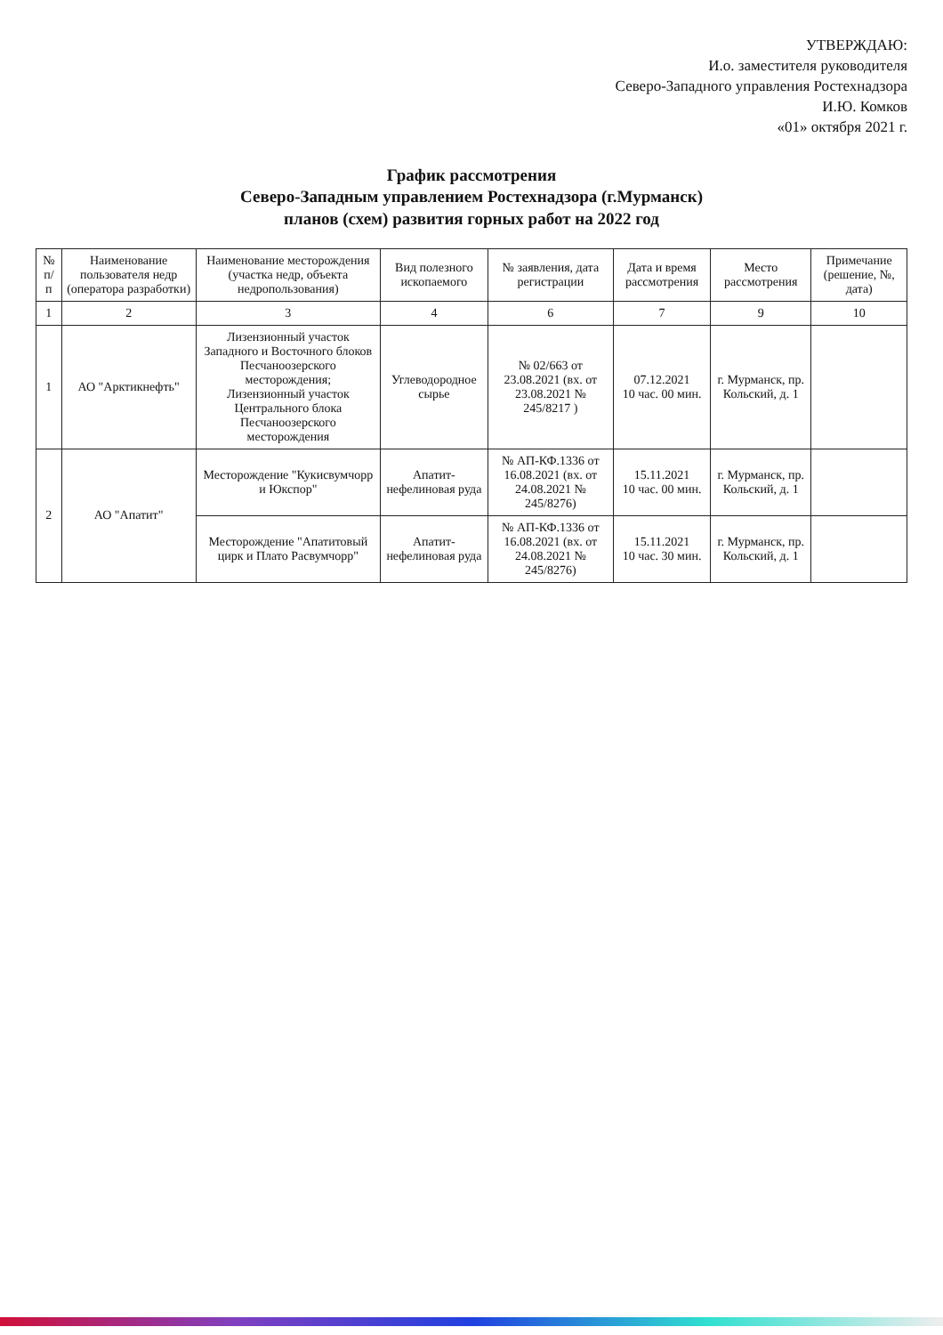УТВЕРЖДАЮ:
И.о. заместителя руководителя
Северо-Западного управления Ростехнадзора
И.Ю. Комков
«01» октября 2021 г.
График рассмотрения
Северо-Западным управлением Ростехнадзора (г.Мурманск)
планов (схем) развития горных работ на 2022 год
| № п/п | Наименование пользователя недр (оператора разработки) | Наименование месторождения (участка недр, объекта недропользования) | Вид полезного ископаемого | № заявления, дата регистрации | Дата и время рассмотрения | Место рассмотрения | Примечание (решение, №, дата) |
| --- | --- | --- | --- | --- | --- | --- | --- |
| 1 | 2 | 3 | 4 | 6 | 7 | 9 | 10 |
| 1 | АО "Арктикнефть" | Лизензионный участок Западного и Восточного блоков Песчаноозерского месторождения; Лизензионный участок Центрального блока Песчаноозерского месторождения | Углеводородное сырье | № 02/663 от 23.08.2021 (вх. от 23.08.2021 № 245/8217 ) | 07.12.2021 10 час. 00 мин. | г. Мурманск, пр. Кольский, д. 1 | |
| 2 | АО "Апатит" | Месторождение "Кукисвумчорр и Юкспор" | Апатит-нефелиновая руда | № АП-КФ.1336 от 16.08.2021 (вх. от 24.08.2021 № 245/8276) | 15.11.2021 10 час. 00 мин. | г. Мурманск, пр. Кольский, д. 1 | |
| | | Месторождение "Апатитовый цирк и Плато Расвумчорр" | Апатит-нефелиновая руда | № АП-КФ.1336 от 16.08.2021 (вх. от 24.08.2021 № 245/8276) | 15.11.2021 10 час. 30 мин. | г. Мурманск, пр. Кольский, д. 1 | |